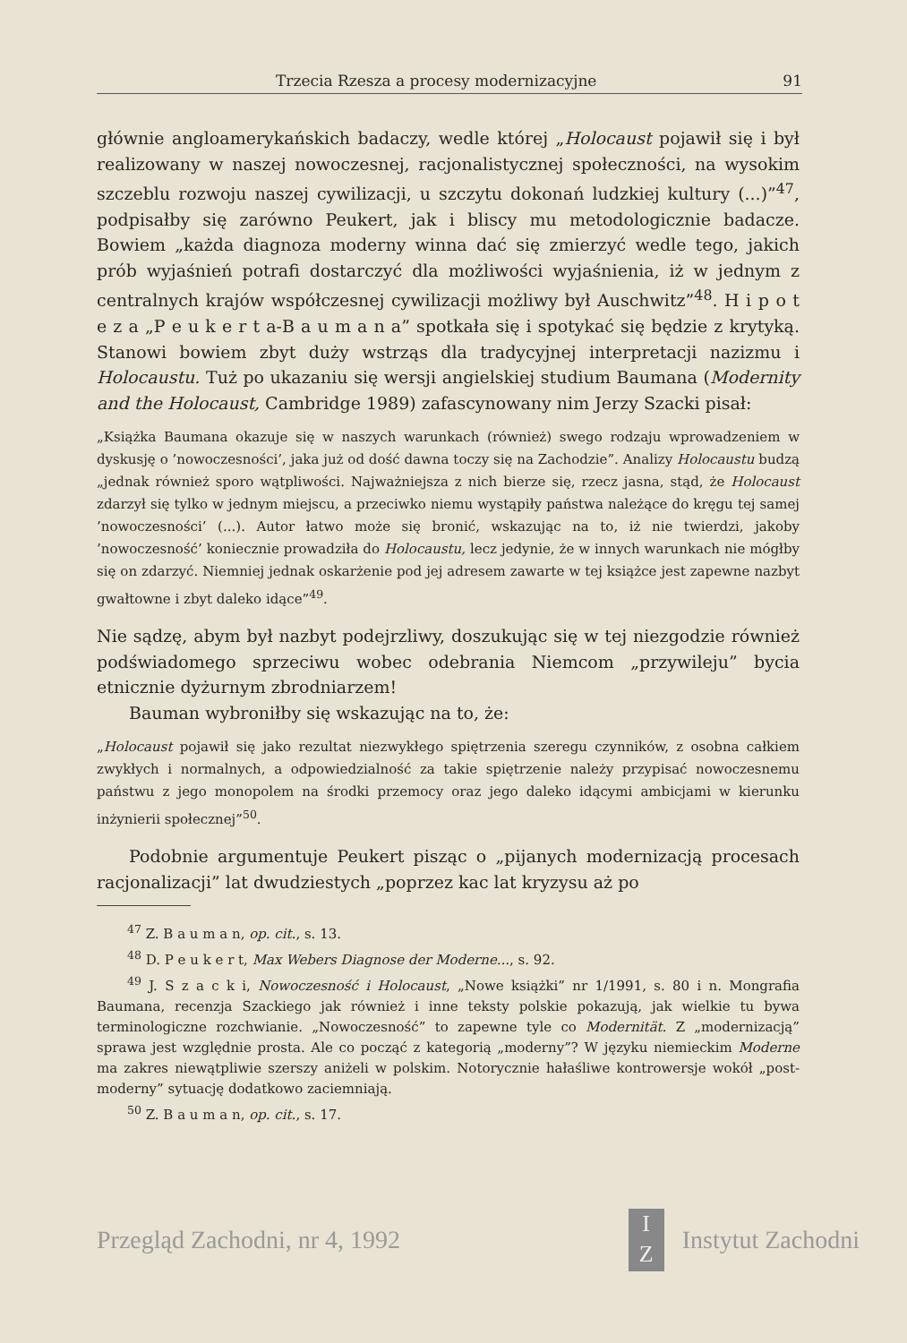Trzecia Rzesza a procesy modernizacyjne 91
głównie angloamerykańskich badaczy, wedle której „Holocaust pojawił się i był realizowany w naszej nowoczesnej, racjonalistycznej społeczności, na wysokim szczeblu rozwoju naszej cywilizacji, u szczytu dokonań ludzkiej kultury (...)”<sup>47</sup>, podpisałby się zarówno Peukert, jak i bliscy mu metodologicznie badacze. Bowiem „każda diagnoza moderny winna dać się zmierzyć wedle tego, jakich prób wyjaśnień potrafi dostarczyć dla możliwości wyjaśnienia, iż w jednym z centralnych krajów współczesnej cywilizacji możliwy był Auschwitz”<sup>48</sup>. H i p o t e z a „P e u k e r t a-B a u m a n a” spotkała się i spotykać się będzie z krytyką. Stanowi bowiem zbyt duży wstrząs dla tradycyjnej interpretacji nazizmu i Holocaustu. Tuż po ukazaniu się wersji angielskiej studium Baumana (Modernity and the Holocaust, Cambridge 1989) zafascynowany nim Jerzy Szacki pisał:
„Książka Baumana okazuje się w naszych warunkach (również) swego rodzaju wprowadzeniem w dyskusję o ’nowoczesności’, jaka już od dość dawna toczy się na Zachodzie”. Analizy Holocaustu budzą „jednak również sporo wątpliwości. Najważniejsza z nich bierze się, rzecz jasna, stąd, że Holocaust zdarzył się tylko w jednym miejscu, a przeciwko niemu wystąpiły państwa należące do kręgu tej samej ’nowoczesności’ (...). Autor łatwo może się bronić, wskazując na to, iż nie twierdzi, jakoby ’nowoczesność’ koniecznie prowadziła do Holocaustu, lecz jedynie, że w innych warunkach nie mógłby się on zdarzyć. Niemniej jednak oskarżenie pod jej adresem zawarte w tej książce jest zapewne nazbyt gwałtowne i zbyt daleko idące”<sup>49</sup>.
Nie sądzę, abym był nazbyt podejrzliwy, doszukując się w tej niezgodzie również podświadomego sprzeciwu wobec odebrania Niemcom „przywileju” bycia etnicznie dyżurnym zbrodniarzem!
Bauman wybroniłby się wskazując na to, że:
„Holocaust pojawił się jako rezultat niezwykłego spiętrzenia szeregu czynników, z osobna całkiem zwykłych i normalnych, a odpowiedzialność za takie spiętrzenie należy przypisać nowoczesnemu państwu z jego monopolem na środki przemocy oraz jego daleko idącymi ambicjami w kierunku inżynierii społecznej”<sup>50</sup>.
Podobnie argumentuje Peukert pisząc o „pijanych modernizacją procesach racjonalizacji” lat dwudziestych „poprzez kac lat kryzysu aż po
<sup>47</sup> Z. B a u m a n, op. cit., s. 13.
<sup>48</sup> D. P e u k e r t, Max Webers Diagnose der Moderne..., s. 92.
<sup>49</sup> J. S z a c k i, Nowoczesność i Holocaust, „Nowe książki” nr 1/1991, s. 80 i n. Mongrafia Baumana, recenzja Szackiego jak również i inne teksty polskie pokazują, jak wielkie tu bywa terminologiczne rozchwianie. „Nowoczesność” to zapewne tyle co Modernität. Z „modernizacją” sprawa jest względnie prosta. Ale co począć z kategorią „moderny”? W języku niemieckim Moderne ma zakres niewątpliwie szerszy aniżeli w polskim. Notorycznie hałaśliwe kontrowersje wokół „post-moderny” sytuację dodatkowo zaciemniają.
<sup>50</sup> Z. B a u m a n, op. cit., s. 17.
Przegląd Zachodni, nr 4, 1992 I
Z Instytut Zachodni